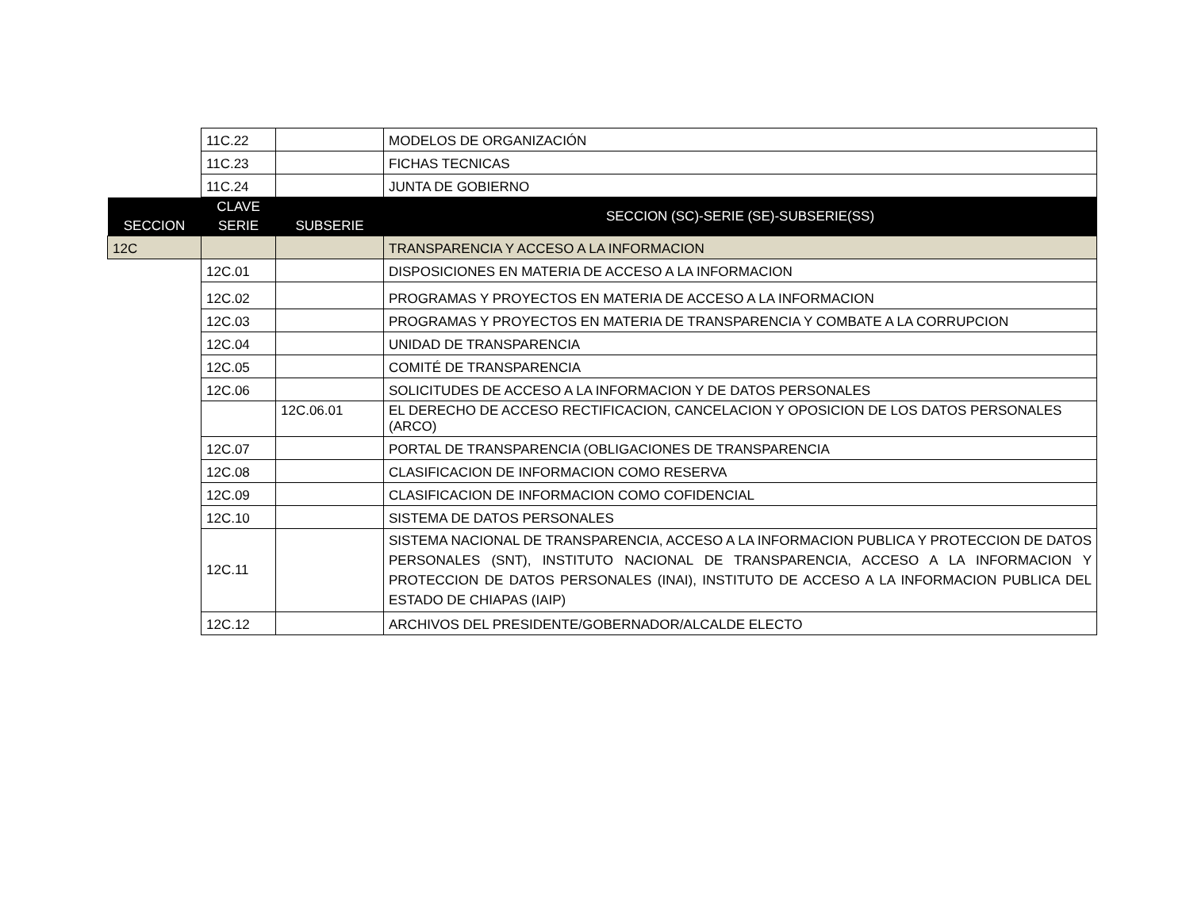| | 11C.22 | | MODELOS DE ORGANIZACIÓN |
| | 11C.23 | | FICHAS TECNICAS |
| | 11C.24 | | JUNTA DE GOBIERNO |
| SECCION | CLAVE | SUBSERIE | SECCION (SC)-SERIE (SE)-SUBSERIE(SS) |
| | SERIE | | |
| 12C | | | TRANSPARENCIA Y ACCESO A LA INFORMACION |
| | 12C.01 | | DISPOSICIONES EN MATERIA DE ACCESO A LA INFORMACION |
| | 12C.02 | | PROGRAMAS Y PROYECTOS EN MATERIA DE ACCESO A LA INFORMACION |
| | 12C.03 | | PROGRAMAS Y PROYECTOS EN MATERIA DE TRANSPARENCIA Y COMBATE A LA CORRUPCION |
| | 12C.04 | | UNIDAD DE TRANSPARENCIA |
| | 12C.05 | | COMITÉ DE TRANSPARENCIA |
| | 12C.06 | | SOLICITUDES DE ACCESO A LA INFORMACION Y DE DATOS PERSONALES |
| | | 12C.06.01 | EL DERECHO DE ACCESO RECTIFICACION, CANCELACION Y OPOSICION DE LOS DATOS PERSONALES (ARCO) |
| | 12C.07 | | PORTAL DE TRANSPARENCIA (OBLIGACIONES DE TRANSPARENCIA |
| | 12C.08 | | CLASIFICACION DE INFORMACION COMO RESERVA |
| | 12C.09 | | CLASIFICACION DE INFORMACION COMO COFIDENCIAL |
| | 12C.10 | | SISTEMA DE DATOS PERSONALES |
| | 12C.11 | | SISTEMA NACIONAL DE TRANSPARENCIA, ACCESO A LA INFORMACION PUBLICA Y PROTECCION DE DATOS PERSONALES (SNT), INSTITUTO NACIONAL DE TRANSPARENCIA, ACCESO A LA INFORMACION Y PROTECCION DE DATOS PERSONALES (INAI), INSTITUTO DE ACCESO A LA INFORMACION PUBLICA DEL ESTADO DE CHIAPAS (IAIP) |
| | 12C.12 | | ARCHIVOS DEL PRESIDENTE/GOBERNADOR/ALCALDE ELECTO |